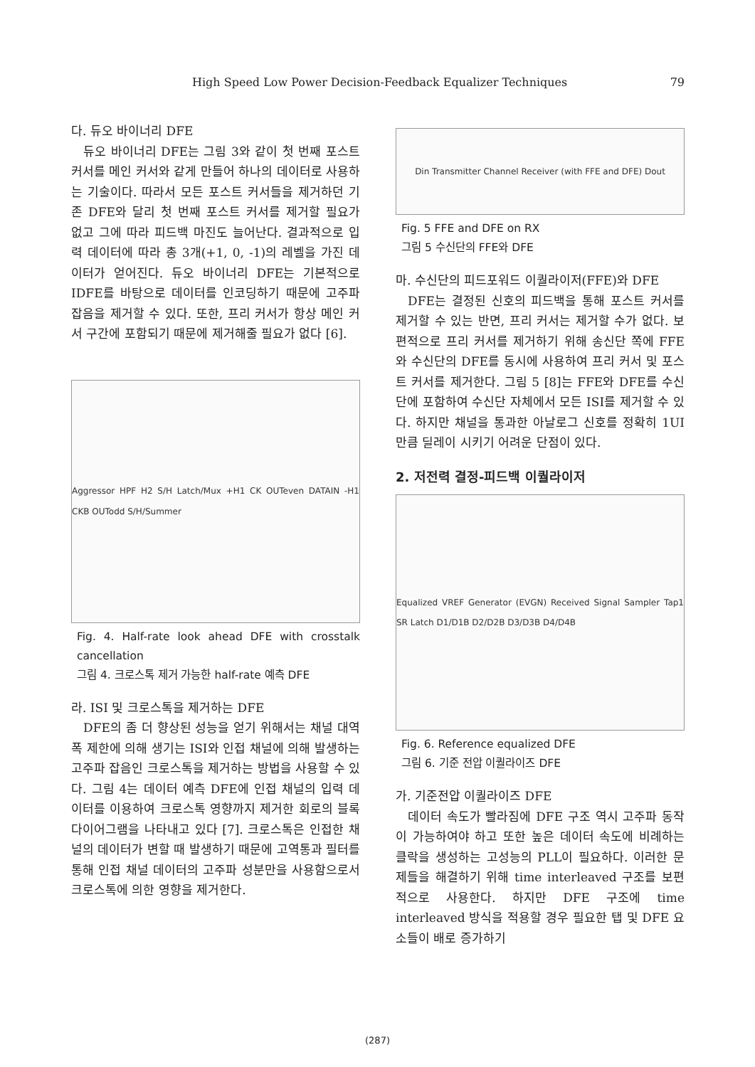High Speed Low Power Decision-Feedback Equalizer Techniques 79
다. 듀오 바이너리 DFE
듀오 바이너리 DFE는 그림 3와 같이 첫 번째 포스트 커서를 메인 커서와 같게 만들어 하나의 데이터로 사용하는 기술이다. 따라서 모든 포스트 커서들을 제거하던 기존 DFE와 달리 첫 번째 포스트 커서를 제거할 필요가 없고 그에 따라 피드백 마진도 늘어난다. 결과적으로 입력 데이터에 따라 총 3개(+1, 0, -1)의 레벨을 가진 데이터가 얻어진다. 듀오 바이너리 DFE는 기본적으로 IDFE를 바탕으로 데이터를 인코딩하기 때문에 고주파 잡음을 제거할 수 있다. 또한, 프리 커서가 항상 메인 커서 구간에 포함되기 때문에 제거해줄 필요가 없다 [6].
Aggressor HPF H2 S/H Latch/Mux +H1 CK OUTeven DATAIN -H1 CKB OUTodd S/H/Summer
Fig. 4. Half-rate look ahead DFE with crosstalk cancellation
그림 4. 크로스톡 제거 가능한 half-rate 예측 DFE
라. ISI 및 크로스톡을 제거하는 DFE
DFE의 좀 더 향상된 성능을 얻기 위해서는 채널 대역폭 제한에 의해 생기는 ISI와 인접 채널에 의해 발생하는 고주파 잡음인 크로스톡을 제거하는 방법을 사용할 수 있다. 그림 4는 데이터 예측 DFE에 인접 채널의 입력 데이터를 이용하여 크로스톡 영향까지 제거한 회로의 블록 다이어그램을 나타내고 있다 [7]. 크로스톡은 인접한 채널의 데이터가 변할 때 발생하기 때문에 고역통과 필터를 통해 인접 채널 데이터의 고주파 성분만을 사용함으로서 크로스톡에 의한 영향을 제거한다.
Din Transmitter Channel Receiver (with FFE and DFE) Dout
Fig. 5 FFE and DFE on RX
그림 5 수신단의 FFE와 DFE
마. 수신단의 피드포워드 이퀄라이저(FFE)와 DFE
DFE는 결정된 신호의 피드백을 통해 포스트 커서를 제거할 수 있는 반면, 프리 커서는 제거할 수가 없다. 보편적으로 프리 커서를 제거하기 위해 송신단 쪽에 FFE와 수신단의 DFE를 동시에 사용하여 프리 커서 및 포스트 커서를 제거한다. 그림 5 [8]는 FFE와 DFE를 수신단에 포함하여 수신단 자체에서 모든 ISI를 제거할 수 있다. 하지만 채널을 통과한 아날로그 신호를 정확히 1UI만큼 딜레이 시키기 어려운 단점이 있다.
2. 저전력 결정-피드백 이퀄라이저
Equalized VREF Generator (EVGN) Received Signal Sampler Tap1 SR Latch D1/D1B D2/D2B D3/D3B D4/D4B
Fig. 6. Reference equalized DFE
그림 6. 기준 전압 이퀄라이즈 DFE
가. 기준전압 이퀄라이즈 DFE
데이터 속도가 빨라짐에 DFE 구조 역시 고주파 동작이 가능하여야 하고 또한 높은 데이터 속도에 비례하는 클락을 생성하는 고성능의 PLL이 필요하다. 이러한 문제들을 해결하기 위해 time interleaved 구조를 보편적으로 사용한다. 하지만 DFE 구조에 time interleaved 방식을 적용할 경우 필요한 탭 및 DFE 요소들이 배로 증가하기
(287)